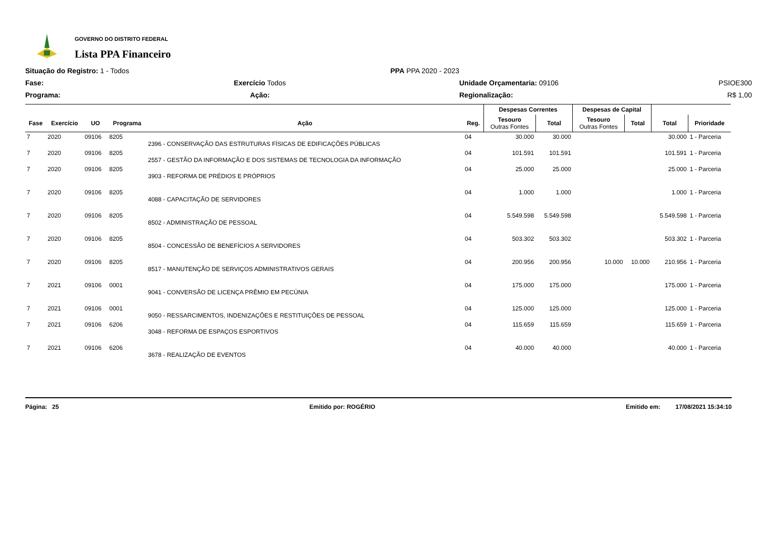GOVERNO DO DISTRITO FEDERAL
Lista PPA Financeiro
Situação do Registro: 1 - Todos
PPA PPA 2020 - 2023
Fase:
Exercício Todos
Unidade Orçamentaria: 09106
PSIOE300
Programa:
Ação:
Regionalização:
R$ 1,00
| | | | | | | Despesas Correntes | | Despesas de Capital | | | |
| --- | --- | --- | --- | --- | --- | --- | --- | --- | --- | --- | --- |
| Fase | Exercício | UO | Programa | Ação | Reg. | Tesouro Outras Fontes | Total | Tesouro Outras Fontes | Total | Total | Prioridade |
| 7 | 2020 | 09106 | 8205 | 2396 - CONSERVAÇÃO DAS ESTRUTURAS FÍSICAS DE EDIFICAÇÕES PÚBLICAS | 04 | 30.000 | 30.000 | | | 30.000 | 1 - Parceria |
| 7 | 2020 | 09106 | 8205 | 2557 - GESTÃO DA INFORMAÇÃO E DOS SISTEMAS DE TECNOLOGIA DA INFORMAÇÃO | 04 | 101.591 | 101.591 | | | 101.591 | 1 - Parceria |
| 7 | 2020 | 09106 | 8205 | 3903 - REFORMA DE PRÉDIOS E PRÓPRIOS | 04 | 25.000 | 25.000 | | | 25.000 | 1 - Parceria |
| 7 | 2020 | 09106 | 8205 | 4088 - CAPACITAÇÃO DE SERVIDORES | 04 | 1.000 | 1.000 | | | 1.000 | 1 - Parceria |
| 7 | 2020 | 09106 | 8205 | 8502 - ADMINISTRAÇÃO DE PESSOAL | 04 | 5.549.598 | 5.549.598 | | | 5.549.598 | 1 - Parceria |
| 7 | 2020 | 09106 | 8205 | 8504 - CONCESSÃO DE BENEFÍCIOS A SERVIDORES | 04 | 503.302 | 503.302 | | | 503.302 | 1 - Parceria |
| 7 | 2020 | 09106 | 8205 | 8517 - MANUTENÇÃO DE SERVIÇOS ADMINISTRATIVOS GERAIS | 04 | 200.956 | 200.956 | 10.000 | 10.000 | 210.956 | 1 - Parceria |
| 7 | 2021 | 09106 | 0001 | 9041 - CONVERSÃO DE LICENÇA PRÊMIO EM PECÚNIA | 04 | 175.000 | 175.000 | | | 175.000 | 1 - Parceria |
| 7 | 2021 | 09106 | 0001 | 9050 - RESSARCIMENTOS, INDENIZAÇÕES E RESTITUIÇÕES DE PESSOAL | 04 | 125.000 | 125.000 | | | 125.000 | 1 - Parceria |
| 7 | 2021 | 09106 | 6206 | 3048 - REFORMA DE ESPAÇOS ESPORTIVOS | 04 | 115.659 | 115.659 | | | 115.659 | 1 - Parceria |
| 7 | 2021 | 09106 | 6206 | 3678 - REALIZAÇÃO DE EVENTOS | 04 | 40.000 | 40.000 | | | 40.000 | 1 - Parceria |
Página: 25 Emitido por: ROGÉRIO Emitido em: 17/08/2021 15:34:10